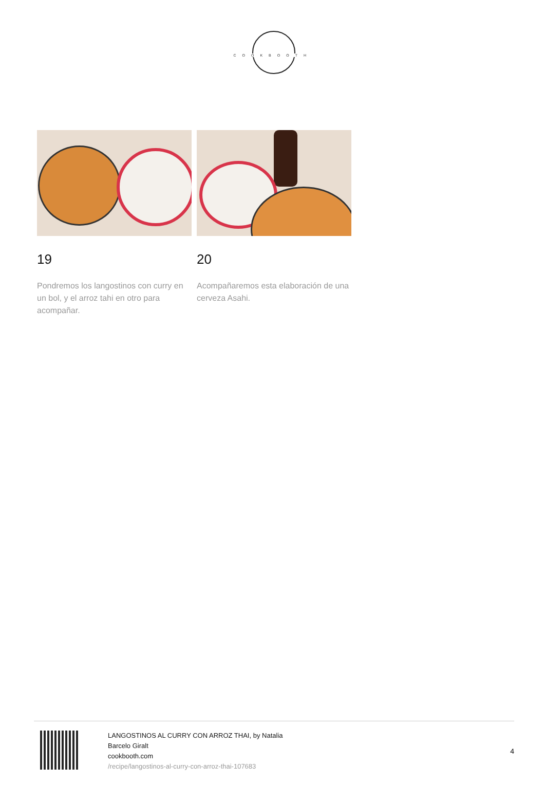COOKBOOTH
19
Pondremos los langostinos con curry en un bol, y el arroz tahi en otro para acompañar.
20
Acompañaremos esta elaboración de una cerveza Asahi.
LANGOSTINOS AL CURRY CON ARROZ THAI, by Natalia
Barcelo Giralt
cookbooth.com
/recipe/langostinos-al-curry-con-arroz-thai-107683
4